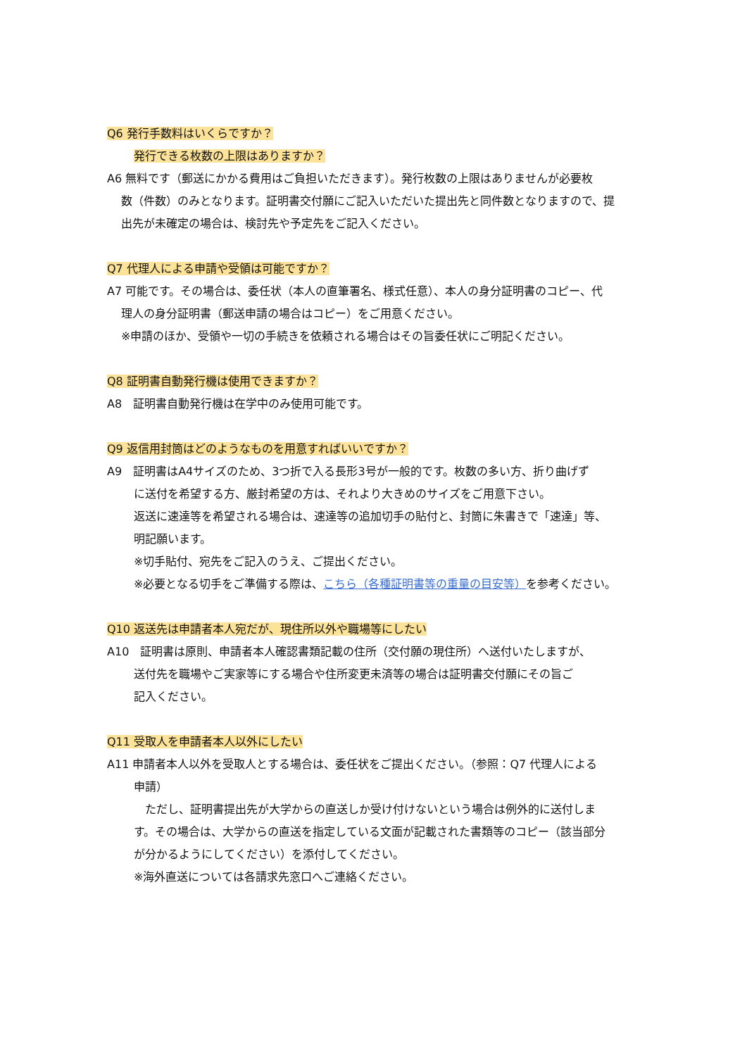Q6 発行手数料はいくらですか？
発行できる枚数の上限はありますか？
A6 無料です（郵送にかかる費用はご負担いただきます）。発行枚数の上限はありませんが必要枚
数（件数）のみとなります。証明書交付願にご記入いただいた提出先と同件数となりますので、提
出先が未確定の場合は、検討先や予定先をご記入ください。
Q7 代理人による申請や受領は可能ですか？
A7 可能です。その場合は、委任状（本人の直筆署名、様式任意）、本人の身分証明書のコピー、代
理人の身分証明書（郵送申請の場合はコピー）をご用意ください。
※申請のほか、受領や一切の手続きを依頼される場合はその旨委任状にご明記ください。
Q8 証明書自動発行機は使用できますか？
A8　証明書自動発行機は在学中のみ使用可能です。
Q9 返信用封筒はどのようなものを用意すればいいですか？
A9　証明書はA4サイズのため、3つ折で入る長形3号が一般的です。枚数の多い方、折り曲げず
に送付を希望する方、厳封希望の方は、それより大きめのサイズをご用意下さい。
返送に速達等を希望される場合は、速達等の追加切手の貼付と、封筒に朱書きで「速達」等、
明記願います。
※切手貼付、宛先をご記入のうえ、ご提出ください。
※必要となる切手をご準備する際は、こちら（各種証明書等の重量の目安等）を参考ください。
Q10 返送先は申請者本人宛だが、現住所以外や職場等にしたい
A10　証明書は原則、申請者本人確認書類記載の住所（交付願の現住所）へ送付いたしますが、
送付先を職場やご実家等にする場合や住所変更未済等の場合は証明書交付願にその旨ご
記入ください。
Q11 受取人を申請者本人以外にしたい
A11 申請者本人以外を受取人とする場合は、委任状をご提出ください。（参照：Q7 代理人による
申請）
　ただし、証明書提出先が大学からの直送しか受け付けないという場合は例外的に送付しま
す。その場合は、大学からの直送を指定している文面が記載された書類等のコピー（該当部分
が分かるようにしてください）を添付してください。
※海外直送については各請求先窓口へご連絡ください。